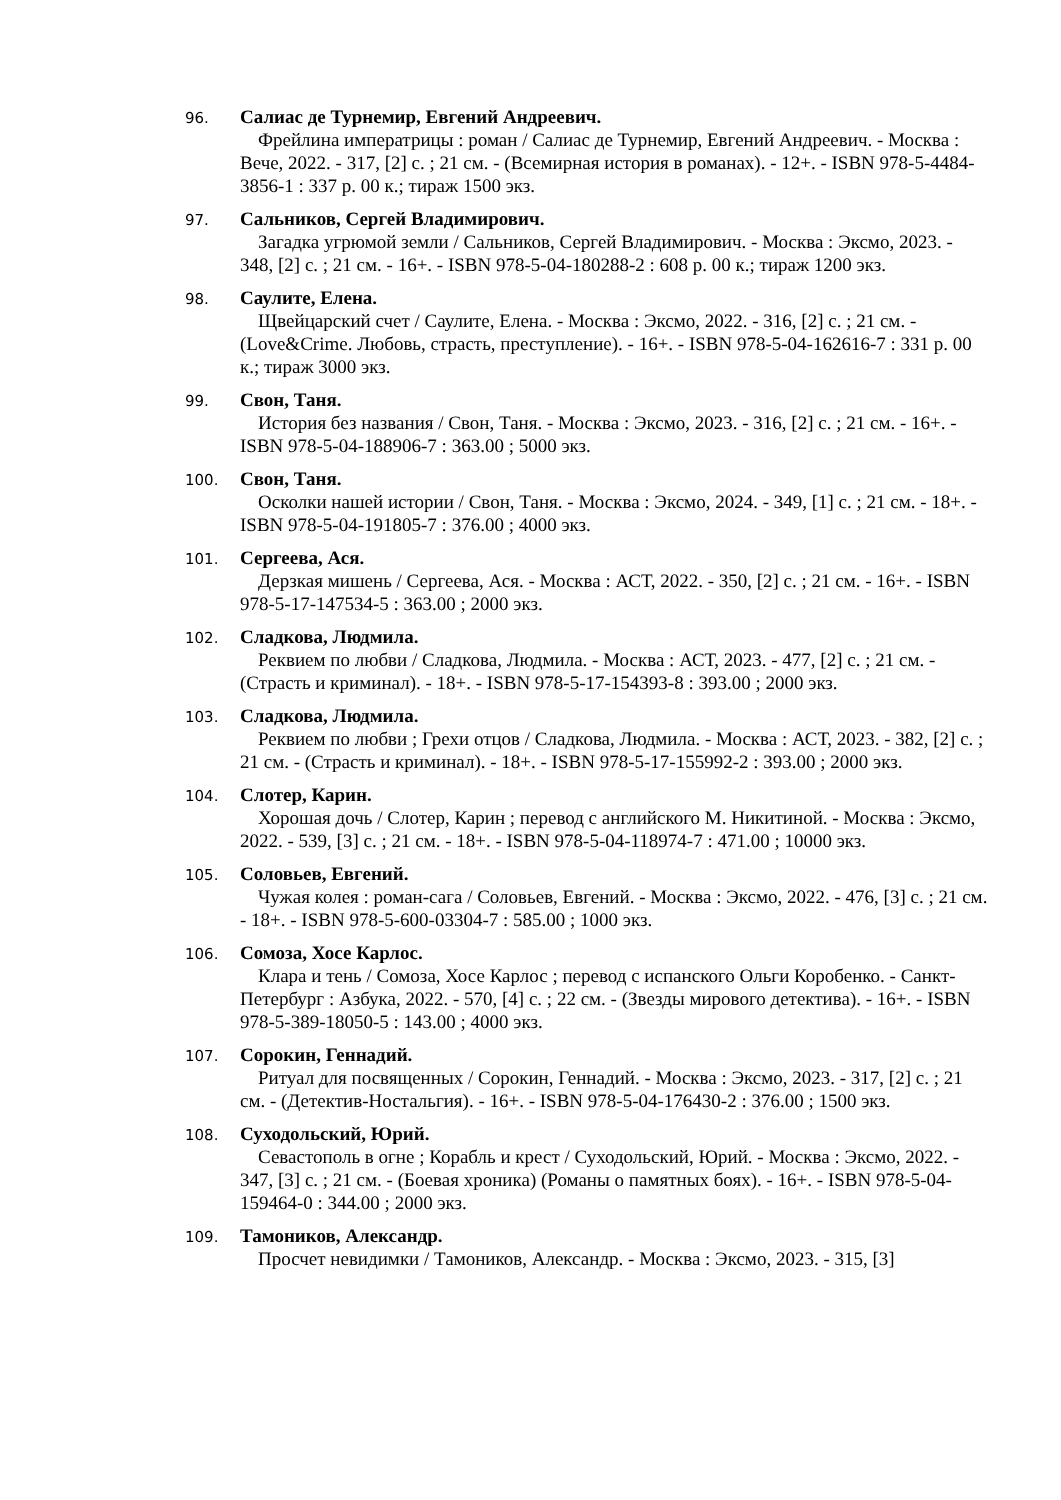96.
Салиас де Турнемир, Евгений Андреевич.
Фрейлина императрицы : роман / Салиас де Турнемир, Евгений Андреевич. - Москва : Вече, 2022. - 317, [2] с. ; 21 см. - (Всемирная история в романах). - 12+. - ISBN 978-5-4484-3856-1 : 337 р. 00 к.; тираж 1500 экз.
97.
Сальников, Сергей Владимирович.
Загадка угрюмой земли / Сальников, Сергей Владимирович. - Москва : Эксмо, 2023. - 348, [2] с. ; 21 см. - 16+. - ISBN 978-5-04-180288-2 : 608 р. 00 к.; тираж 1200 экз.
98.
Саулите, Елена.
Щвейцарский счет / Саулите, Елена. - Москва : Эксмо, 2022. - 316, [2] с. ; 21 см. - (Love&Crime. Любовь, страсть, преступление). - 16+. - ISBN 978-5-04-162616-7 : 331 р. 00 к.; тираж 3000 экз.
99.
Свон, Таня.
История без названия / Свон, Таня. - Москва : Эксмо, 2023. - 316, [2] с. ; 21 см. - 16+. - ISBN 978-5-04-188906-7 : 363.00 ; 5000 экз.
100.
Свон, Таня.
Осколки нашей истории / Свон, Таня. - Москва : Эксмо, 2024. - 349, [1] с. ; 21 см. - 18+. - ISBN 978-5-04-191805-7 : 376.00 ; 4000 экз.
101.
Сергеева, Ася.
Дерзкая мишень / Сергеева, Ася. - Москва : АСТ, 2022. - 350, [2] с. ; 21 см. - 16+. - ISBN 978-5-17-147534-5 : 363.00 ; 2000 экз.
102.
Сладкова, Людмила.
Реквием по любви / Сладкова, Людмила. - Москва : АСТ, 2023. - 477, [2] с. ; 21 см. - (Страсть и криминал). - 18+. - ISBN 978-5-17-154393-8 : 393.00 ; 2000 экз.
103.
Сладкова, Людмила.
Реквием по любви ; Грехи отцов / Сладкова, Людмила. - Москва : АСТ, 2023. - 382, [2] с. ; 21 см. - (Страсть и криминал). - 18+. - ISBN 978-5-17-155992-2 : 393.00 ; 2000 экз.
104.
Слотер, Карин.
Хорошая дочь / Слотер, Карин ; перевод с английского М. Никитиной. - Москва : Эксмо, 2022. - 539, [3] с. ; 21 см. - 18+. - ISBN 978-5-04-118974-7 : 471.00 ; 10000 экз.
105.
Соловьев, Евгений.
Чужая колея : роман-сага / Соловьев, Евгений. - Москва : Эксмо, 2022. - 476, [3] с. ; 21 см. - 18+. - ISBN 978-5-600-03304-7 : 585.00 ; 1000 экз.
106.
Сомоза, Хосе Карлос.
Клара и тень / Сомоза, Хосе Карлос ; перевод с испанского Ольги Коробенко. - Санкт-Петербург : Азбука, 2022. - 570, [4] с. ; 22 см. - (Звезды мирового детектива). - 16+. - ISBN 978-5-389-18050-5 : 143.00 ; 4000 экз.
107.
Сорокин, Геннадий.
Ритуал для посвященных / Сорокин, Геннадий. - Москва : Эксмо, 2023. - 317, [2] с. ; 21 см. - (Детектив-Ностальгия). - 16+. - ISBN 978-5-04-176430-2 : 376.00 ; 1500 экз.
108.
Суходольский, Юрий.
Севастополь в огне ; Корабль и крест / Суходольский, Юрий. - Москва : Эксмо, 2022. - 347, [3] с. ; 21 см. - (Боевая хроника) (Романы о памятных боях). - 16+. - ISBN 978-5-04-159464-0 : 344.00 ; 2000 экз.
109.
Тамоников, Александр.
Просчет невидимки / Тамоников, Александр. - Москва : Эксмо, 2023. - 315, [3]